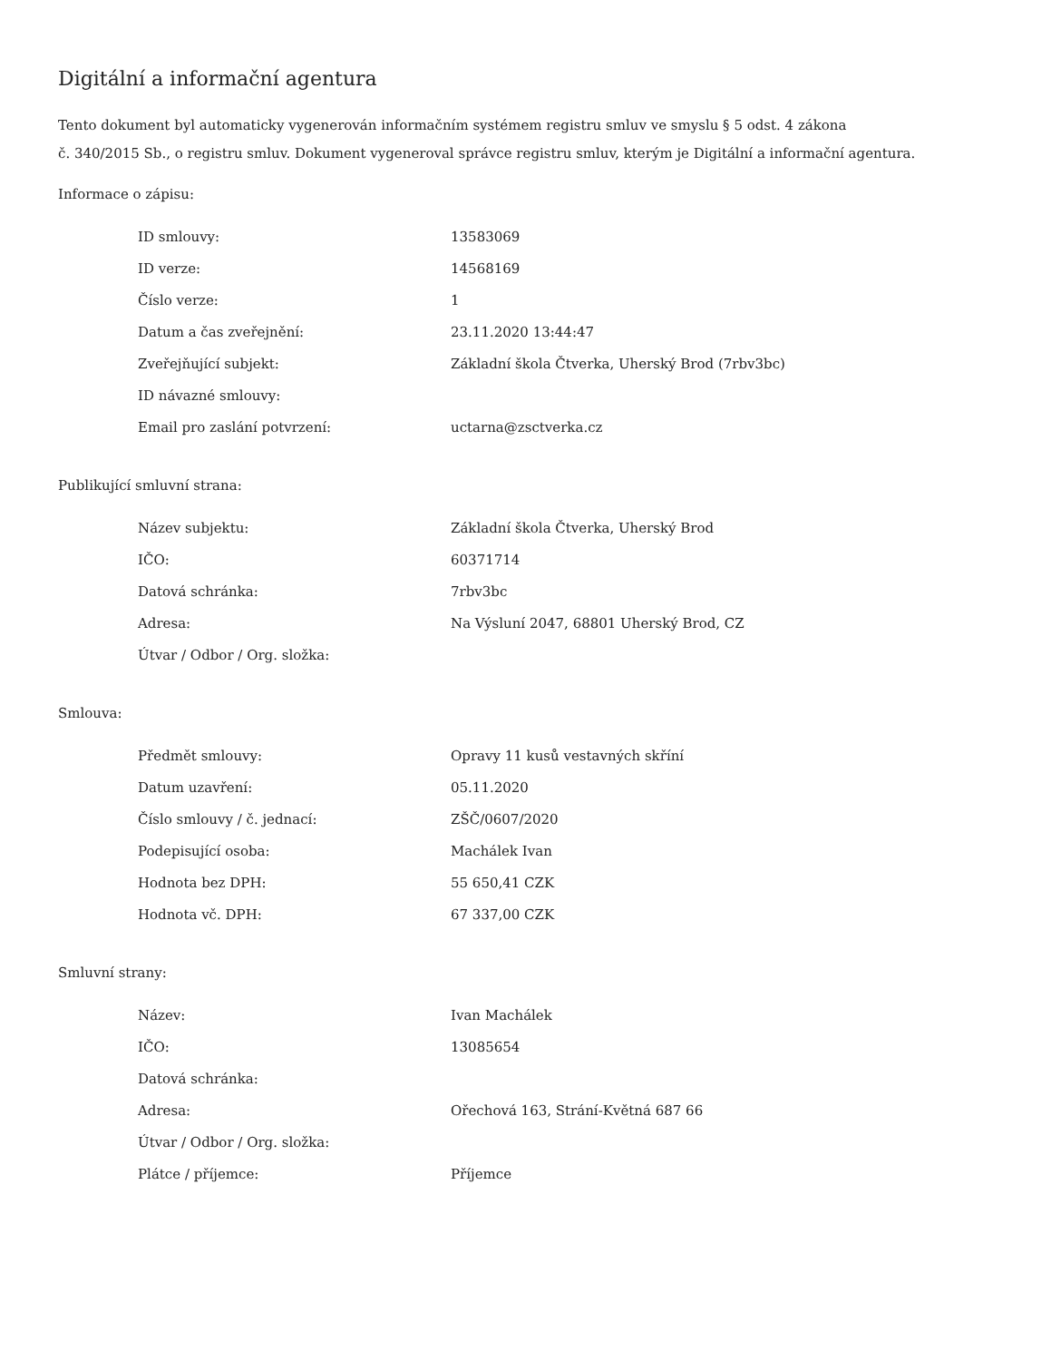Digitální a informační agentura
Tento dokument byl automaticky vygenerován informačním systémem registru smluv ve smyslu § 5 odst. 4 zákona
č. 340/2015 Sb., o registru smluv. Dokument vygeneroval správce registru smluv, kterým je Digitální a informační agentura.
Informace o zápisu:
| ID smlouvy: | 13583069 |
| ID verze: | 14568169 |
| Číslo verze: | 1 |
| Datum a čas zveřejnění: | 23.11.2020 13:44:47 |
| Zveřejňující subjekt: | Základní škola Čtverka, Uherský Brod (7rbv3bc) |
| ID návazné smlouvy: | |
| Email pro zaslání potvrzení: | uctarna@zsctverka.cz |
Publikující smluvní strana:
| Název subjektu: | Základní škola Čtverka, Uherský Brod |
| IČO: | 60371714 |
| Datová schránka: | 7rbv3bc |
| Adresa: | Na Výsluní 2047, 68801 Uherský Brod, CZ |
| Útvar / Odbor / Org. složka: | |
Smlouva:
| Předmět smlouvy: | Opravy 11 kusů vestavných skříní |
| Datum uzavření: | 05.11.2020 |
| Číslo smlouvy / č. jednací: | ZŠČ/0607/2020 |
| Podepisující osoba: | Machálek Ivan |
| Hodnota bez DPH: | 55 650,41 CZK |
| Hodnota vč. DPH: | 67 337,00 CZK |
Smluvní strany:
| Název: | Ivan Machálek |
| IČO: | 13085654 |
| Datová schránka: | |
| Adresa: | Ořechová 163, Strání-Květná 687 66 |
| Útvar / Odbor / Org. složka: | |
| Plátce / příjemce: | Příjemce |